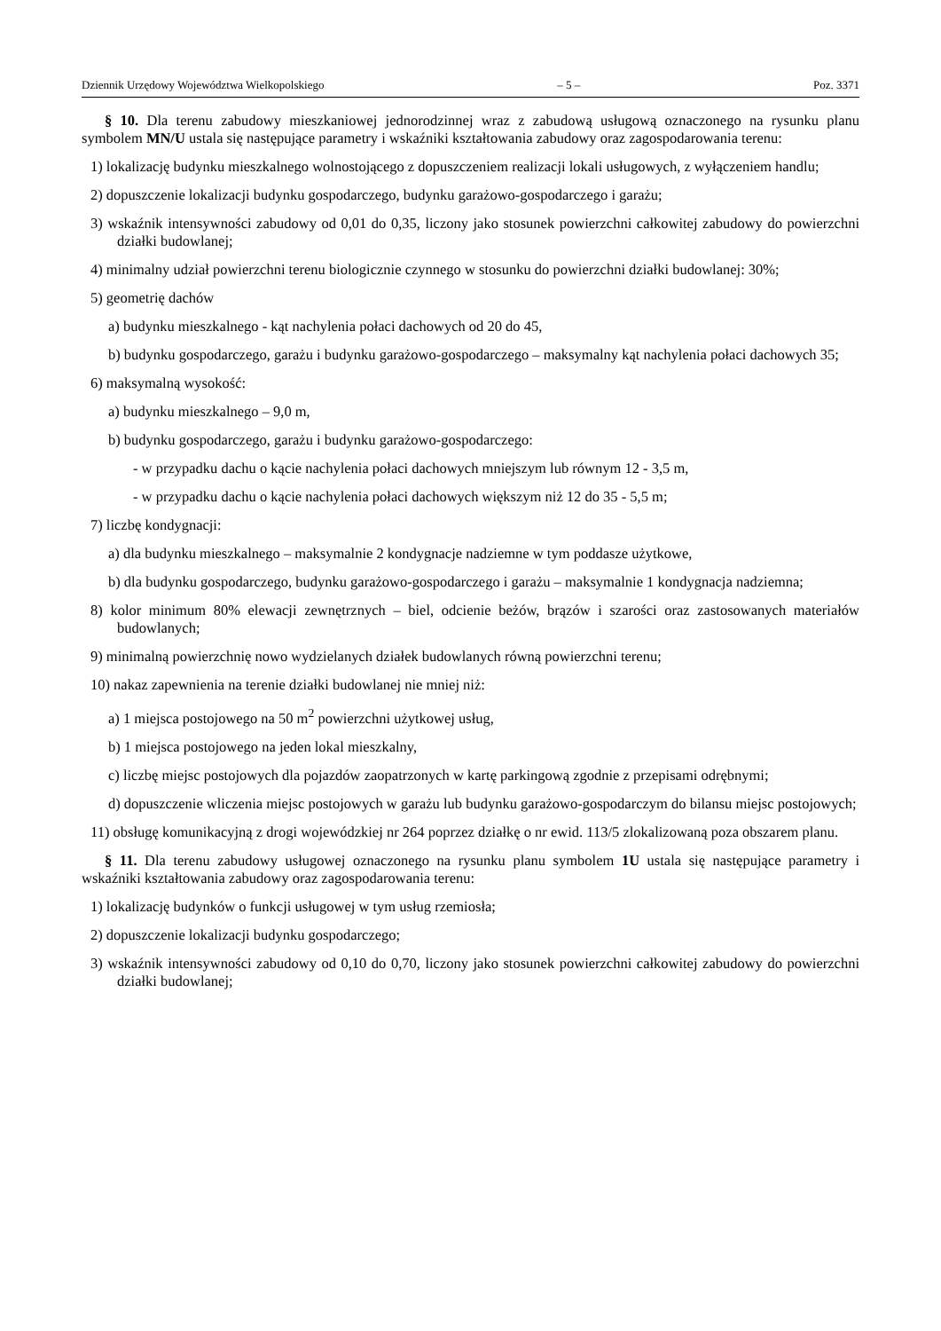Dziennik Urzędowy Województwa Wielkopolskiego – 5 – Poz. 3371
§ 10. Dla terenu zabudowy mieszkaniowej jednorodzinnej wraz z zabudową usługową oznaczonego na rysunku planu symbolem MN/U ustala się następujące parametry i wskaźniki kształtowania zabudowy oraz zagospodarowania terenu:
1) lokalizację budynku mieszkalnego wolnostojącego z dopuszczeniem realizacji lokali usługowych, z wyłączeniem handlu;
2) dopuszczenie lokalizacji budynku gospodarczego, budynku garażowo-gospodarczego i garażu;
3) wskaźnik intensywności zabudowy od 0,01 do 0,35, liczony jako stosunek powierzchni całkowitej zabudowy do powierzchni działki budowlanej;
4) minimalny udział powierzchni terenu biologicznie czynnego w stosunku do powierzchni działki budowlanej: 30%;
5) geometrię dachów
a) budynku mieszkalnego - kąt nachylenia połaci dachowych od 20 do 45,
b) budynku gospodarczego, garażu i budynku garażowo-gospodarczego – maksymalny kąt nachylenia połaci dachowych 35;
6) maksymalną wysokość:
a) budynku mieszkalnego – 9,0 m,
b) budynku gospodarczego, garażu i budynku garażowo-gospodarczego:
- w przypadku dachu o kącie nachylenia połaci dachowych mniejszym lub równym 12 - 3,5 m,
- w przypadku dachu o kącie nachylenia połaci dachowych większym niż 12 do 35 - 5,5 m;
7) liczbę kondygnacji:
a) dla budynku mieszkalnego – maksymalnie 2 kondygnacje nadziemne w tym poddasze użytkowe,
b) dla budynku gospodarczego, budynku garażowo-gospodarczego i garażu – maksymalnie 1 kondygnacja nadziemna;
8) kolor minimum 80% elewacji zewnętrznych – biel, odcienie beżów, brązów i szarości oraz zastosowanych materiałów budowlanych;
9) minimalną powierzchnię nowo wydzielanych działek budowlanych równą powierzchni terenu;
10) nakaz zapewnienia na terenie działki budowlanej nie mniej niż:
a) 1 miejsca postojowego na 50 m<sup>2</sup> powierzchni użytkowej usług,
b) 1 miejsca postojowego na jeden lokal mieszkalny,
c) liczbę miejsc postojowych dla pojazdów zaopatrzonych w kartę parkingową zgodnie z przepisami odrębnymi;
d) dopuszczenie wliczenia miejsc postojowych w garażu lub budynku garażowo-gospodarczym do bilansu miejsc postojowych;
11) obsługę komunikacyjną z drogi wojewódzkiej nr 264 poprzez działkę o nr ewid. 113/5 zlokalizowaną poza obszarem planu.
§ 11. Dla terenu zabudowy usługowej oznaczonego na rysunku planu symbolem 1U ustala się następujące parametry i wskaźniki kształtowania zabudowy oraz zagospodarowania terenu:
1) lokalizację budynków o funkcji usługowej w tym usług rzemiosła;
2) dopuszczenie lokalizacji budynku gospodarczego;
3) wskaźnik intensywności zabudowy od 0,10 do 0,70, liczony jako stosunek powierzchni całkowitej zabudowy do powierzchni działki budowlanej;